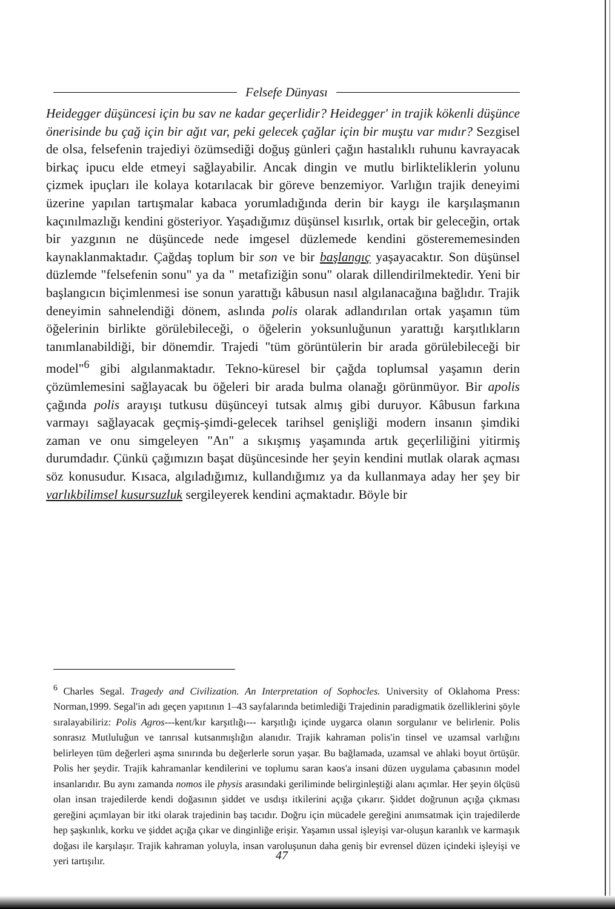Felsefe Dünyası
Heidegger düşüncesi için bu sav ne kadar geçerlidir? Heidegger' in trajik kökenli düşünce önerisinde bu çağ için bir ağıt var, peki gelecek çağlar için bir muştu var mıdır? Sezgisel de olsa, felsefenin trajediyi özümsediği doğuş günleri çağın hastalıklı ruhunu kavrayacak birkaç ipucu elde etmeyi sağlayabilir. Ancak dingin ve mutlu birlikteliklerin yolunu çizmek ipuçları ile kolaya kotarılacak bir göreve benzemiyor. Varlığın trajik deneyimi üzerine yapılan tartışmalar kabaca yorumladığında derin bir kaygı ile karşılaşmanın kaçınılmazlığı kendini gösteriyor. Yaşadığımız düşünsel kısırlık, ortak bir geleceğin, ortak bir yazgının ne düşüncede nede imgesel düzlemede kendini gösterememesinden kaynaklanmaktadır. Çağdaş toplum bir son ve bir başlangıç yaşayacaktır. Son düşünsel düzlemde "felsefenin sonu" ya da " metafiziğin sonu" olarak dillendirilmektedir. Yeni bir başlangıcın biçimlenmesi ise sonun yarattığı kâbusun nasıl algılanacağına bağlıdır. Trajik deneyimin sahnelendiği dönem, aslında polis olarak adlandırılan ortak yaşamın tüm öğelerinin birlikte görülebileceği, o öğelerin yoksunluğunun yarattığı karşıtlıkların tanımlanabildiği, bir dönemdir. Trajedi "tüm görüntülerin bir arada görülebileceği bir model"<sup>6</sup> gibi algılanmaktadır. Tekno-küresel bir çağda toplumsal yaşamın derin çözümlemesini sağlayacak bu öğeleri bir arada bulma olanağı görünmüyor. Bir apolis çağında polis arayışı tutkusu düşünceyi tutsak almış gibi duruyor. Kâbusun farkına varmayı sağlayacak geçmiş-şimdi-gelecek tarihsel genişliği modern insanın şimdiki zaman ve onu simgeleyen "An" a sıkışmış yaşamında artık geçerliliğini yitirmiş durumdadır. Çünkü çağımızın başat düşüncesinde her şeyin kendini mutlak olarak açması söz konusudur. Kısaca, algıladığımız, kullandığımız ya da kullanmaya aday her şey bir varlıkbilimsel kusursuzluk sergileyerek kendini açmaktadır. Böyle bir
<sup>6</sup> Charles Segal. Tragedy and Civilization. An Interpretation of Sophocles. University of Oklahoma Press: Norman,1999. Segal'in adı geçen yapıtının 1–43 sayfalarında betimlediği Trajedinin paradigmatik özelliklerini şöyle sıralayabiliriz: Polis Agros---kent/kır karşıtlığı--- karşıtlığı içinde uygarca olanın sorgulanır ve belirlenir. Polis sonrasız Mutluluğun ve tanrısal kutsanmışlığın alanıdır. Trajik kahraman polis'in tinsel ve uzamsal varlığını belirleyen tüm değerleri aşma sınırında bu değerlerle sorun yaşar. Bu bağlamada, uzamsal ve ahlaki boyut örtüşür. Polis her şeydir. Trajik kahramanlar kendilerini ve toplumu saran kaos'a insani düzen uygulama çabasının model insanlarıdır. Bu aynı zamanda nomos ile physis arasındaki geriliminde belirginleştiği alanı açımlar. Her şeyin ölçüsü olan insan trajedilerde kendi doğasının şiddet ve usdışı itkilerini açığa çıkarır. Şiddet doğrunun açığa çıkması gereğini açımlayan bir itki olarak trajedinin baş tacıdır. Doğru için mücadele gereğini anımsatmak için trajedilerde hep şaşkınlık, korku ve şiddet açığa çıkar ve dinginliğe erişir. Yaşamın ussal işleyişi var-oluşun karanlık ve karmaşık doğası ile karşılaşır. Trajik kahraman yoluyla, insan varoluşunun daha geniş bir evrensel düzen içindeki işleyişi ve yeri tartışılır.
47